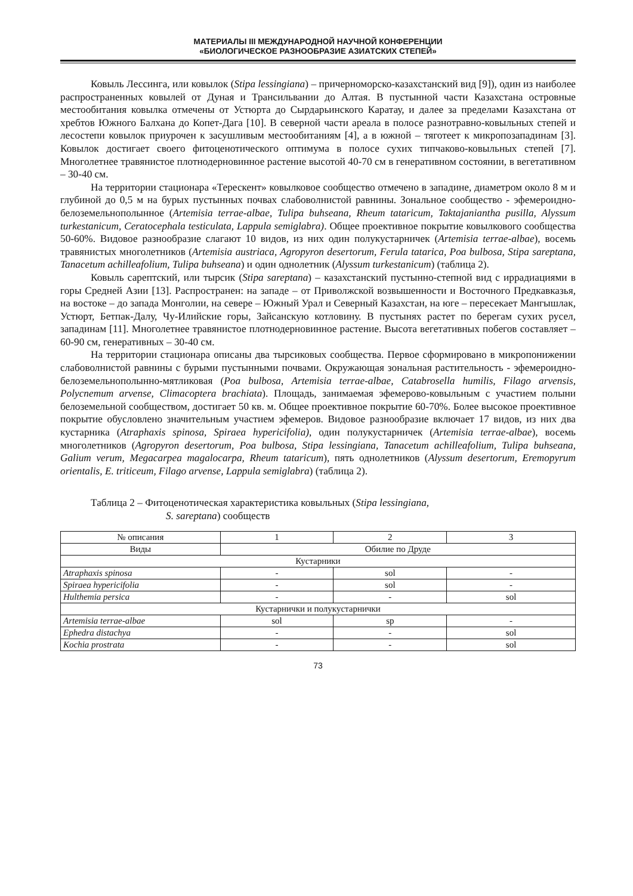МАТЕРИАЛЫ III МЕЖДУНАРОДНОЙ НАУЧНОЙ КОНФЕРЕНЦИИ
«БИОЛОГИЧЕСКОЕ РАЗНООБРАЗИЕ АЗИАТСКИХ СТЕПЕЙ»
Ковыль Лессинга, или ковылок (Stipa lessingiana) – причерноморско-казахстанский вид [9]), один из наиболее распространенных ковылей от Дуная и Трансильвании до Алтая. В пустынной части Казахстана островные местообитания ковылка отмечены от Устюрта до Сырдарьинского Каратау, и далее за пределами Казахстана от хребтов Южного Балхана до Копет-Дага [10]. В северной части ареала в полосе разнотравно-ковыльных степей и лесостепи ковылок приурочен к засушливым местообитаниям [4], а в южной – тяготеет к микропозападинам [3]. Ковылок достигает своего фитоценотического оптимума в полосе сухих типчаково-ковыльных степей [7]. Многолетнее травянистое плотнодерновинное растение высотой 40-70 см в генеративном состоянии, в вегетативном – 30-40 см.
На территории стационара «Терескент» ковылковое сообщество отмечено в западине, диаметром около 8 м и глубиной до 0,5 м на бурых пустынных почвах слабоволнистой равнины. Зональное сообщество - эфемероидно-белоземельнополынное (Artemisia terrae-albae, Tulipa buhseana, Rheum tataricum, Taktajaniantha pusilla, Alyssum turkestanicum, Ceratocephala testiculata, Lappula semiglabra). Общее проективное покрытие ковылкового сообщества 50-60%. Видовое разнообразие слагают 10 видов, из них один полукустарничек (Artemisia terrae-albae), восемь травянистых многолетников (Artemisia austriaca, Agropyron desertorum, Ferula tatarica, Poa bulbosa, Stipa sareptana, Tanacetum achilleafolium, Tulipa buhseana) и один однолетник (Alyssum turkestanicum) (таблица 2).
Ковыль сарептский, или тырсик (Stipa sareptana) – казахстанский пустынно-степной вид с иррадиациями в горы Средней Азии [13]. Распространен: на западе – от Приволжской возвышенности и Восточного Предкавказья, на востоке – до запада Монголии, на севере – Южный Урал и Северный Казахстан, на юге – пересекает Мангышлак, Устюрт, Бетпак-Далу, Чу-Илийские горы, Зайсанскую котловину. В пустынях растет по берегам сухих русел, западинам [11]. Многолетнее травянистое плотнодерновинное растение. Высота вегетативных побегов составляет – 60-90 см, генеративных – 30-40 см.
На территории стационара описаны два тырсиковых сообщества. Первое сформировано в микропонижении слабоволнистой равнины с бурыми пустынными почвами. Окружающая зональная растительность - эфемероидно-белоземельнополынно-мятликовая (Poa bulbosa, Artemisia terrae-albae, Catabrosella humilis, Filago arvensis, Polycnemum arvense, Climacoptera brachiata). Площадь, занимаемая эфемерово-ковыльным с участием полыни белоземельной сообществом, достигает 50 кв. м. Общее проективное покрытие 60-70%. Более высокое проективное покрытие обусловлено значительным участием эфемеров. Видовое разнообразие включает 17 видов, из них два кустарника (Atraphaxis spinosa, Spiraea hypericifolia), один полукустарничек (Artemisia terrae-albae), восемь многолетников (Agropyron desertorum, Poa bulbosa, Stipa lessingiana, Tanacetum achilleafolium, Tulipa buhseana, Galium verum, Megacarpea magalocarpa, Rheum tataricum), пять однолетников (Alyssum desertorum, Eremopyrum orientalis, E. triticeum, Filago arvense, Lappula semiglabra) (таблица 2).
Таблица 2 – Фитоценотическая характеристика ковыльных (Stipa lessingiana,
S. sareptana) сообществ
| № описания | 1 | 2 | 3 |
| Виды | Обилие по Друде | | |
| Кустарники | | | |
| Atraphaxis spinosa | - | sol | - |
| Spiraea hypericifolia | - | sol | - |
| Hulthemia persica | - | - | sol |
| Кустарнички и полукустарнички | | | |
| Artemisia terrae-albae | sol | sp | - |
| Ephedra distachya | - | - | sol |
| Kochia prostrata | - | - | sol |
73